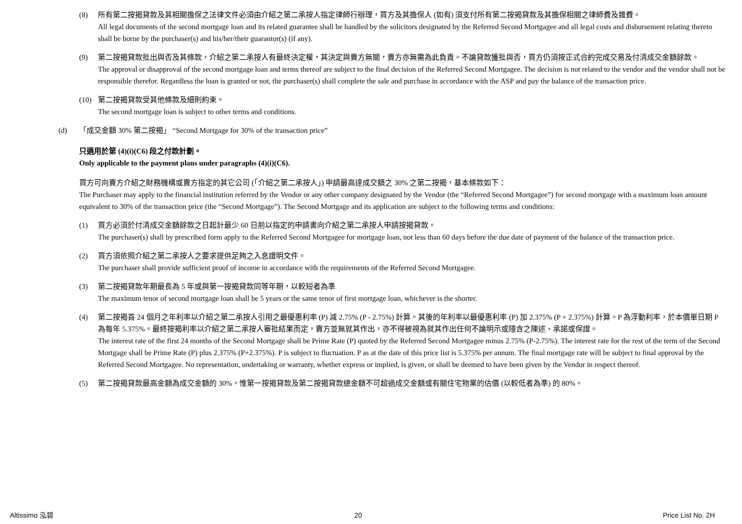(8) 所有第二按揭貸款及其相關擔保之法律文件必須由介紹之第二承按人指定律師行辦理，買方及其擔保人 (如有) 須支付所有第二按揭貸款及其擔保相關之律師費及雜費。
All legal documents of the second mortgage loan and its related guarantee shall be handled by the solicitors designated by the Referred Second Mortgagee and all legal costs and disbursement relating thereto shall be borne by the purchaser(s) and his/her/their guarantor(s) (if any).
(9) 第二按揭貸款批出與否及其條款，介紹之第二承按人有最終決定權，其決定與賣方無關，賣方亦無需為此負責。不論貸款獲批與否，買方仍須按正式合約完成交易及付清成交金額餘款。
The approval or disapproval of the second mortgage loan and terms thereof are subject to the final decision of the Referred Second Mortgagee. The decision is not related to the vendor and the vendor shall not be responsible therefor. Regardless the loan is granted or not, the purchaser(s) shall complete the sale and purchase in accordance with the ASP and pay the balance of the transaction price.
(10) 第二按揭貸款受其他條款及細則約束。
The second mortgage loan is subject to other terms and conditions.
(d) 「成交金額 30% 第二按揭」 “Second Mortgage for 30% of the transaction price”
只適用於第 (4)(i)(C6) 段之付款計劃。
Only applicable to the payment plans under paragraphs (4)(i)(C6).
買方可向賣方介紹之財務機構或賣方指定的其它公司 (「介紹之第二承按人」) 申請最高達成交額之 30% 之第二按揭，基本條款如下：
The Purchaser may apply to the financial institution referred by the Vendor or any other company designated by the Vendor (the “Referred Second Mortgagee”) for second mortgage with a maximum loan amount equivalent to 30% of the transaction price (the “Second Mortgage”). The Second Mortgage and its application are subject to the following terms and conditions:
(1) 買方必須於付清成交金額餘款之日起計最少 60 日前以指定的申請書向介紹之第二承按人申請按揭貸款。
The purchaser(s) shall by prescribed form apply to the Referred Second Mortgagee for mortgage loan, not less than 60 days before the due date of payment of the balance of the transaction price.
(2) 買方須依照介紹之第二承按人之要求提供足夠之入息證明文件。
The purchaser shall provide sufficient proof of income in accordance with the requirements of the Referred Second Mortgagee.
(3) 第二按揭貸款年期最長為 5 年或與第一按揭貸款同等年期，以較短者為準
The maximum tenor of second mortgage loan shall be 5 years or the same tenor of first mortgage loan, whichever is the shorter.
(4) 第二按揭首 24 個月之年利率以介紹之第二承按人引用之最優惠利率 (P) 減 2.75% (P - 2.75%) 計算。其後的年利率以最優惠利率 (P) 加 2.375% (P + 2.375%) 計算。P 為浮動利率，於本價單日期 P 為每年 5.375%。最終按揭利率以介紹之第二承按人審批結果而定，賣方並無就其作出，亦不得被視為就其作出任何不論明示或隱含之陳述、承諾或保證。
The interest rate of the first 24 months of the Second Mortgage shall be Prime Rate (P) quoted by the Referred Second Mortgagee minus 2.75% (P-2.75%). The interest rate for the rest of the term of the Second Mortgage shall be Prime Rate (P) plus 2.375% (P+2.375%). P is subject to fluctuation. P as at the date of this price list is 5.375% per annum. The final mortgage rate will be subject to final approval by the Referred Second Mortgagee. No representation, undertaking or warranty, whether express or implied, is given, or shall be deemed to have been given by the Vendor in respect thereof.
(5) 第二按揭貸款最高金額為成交金額的 30%，惟第一按揭貸款及第二按揭貸款總金額不可超過成交金額或有關住宅物業的估價 (以較低者為準) 的 80%。
Altissimo 泓碧 20 Price List No. 2H